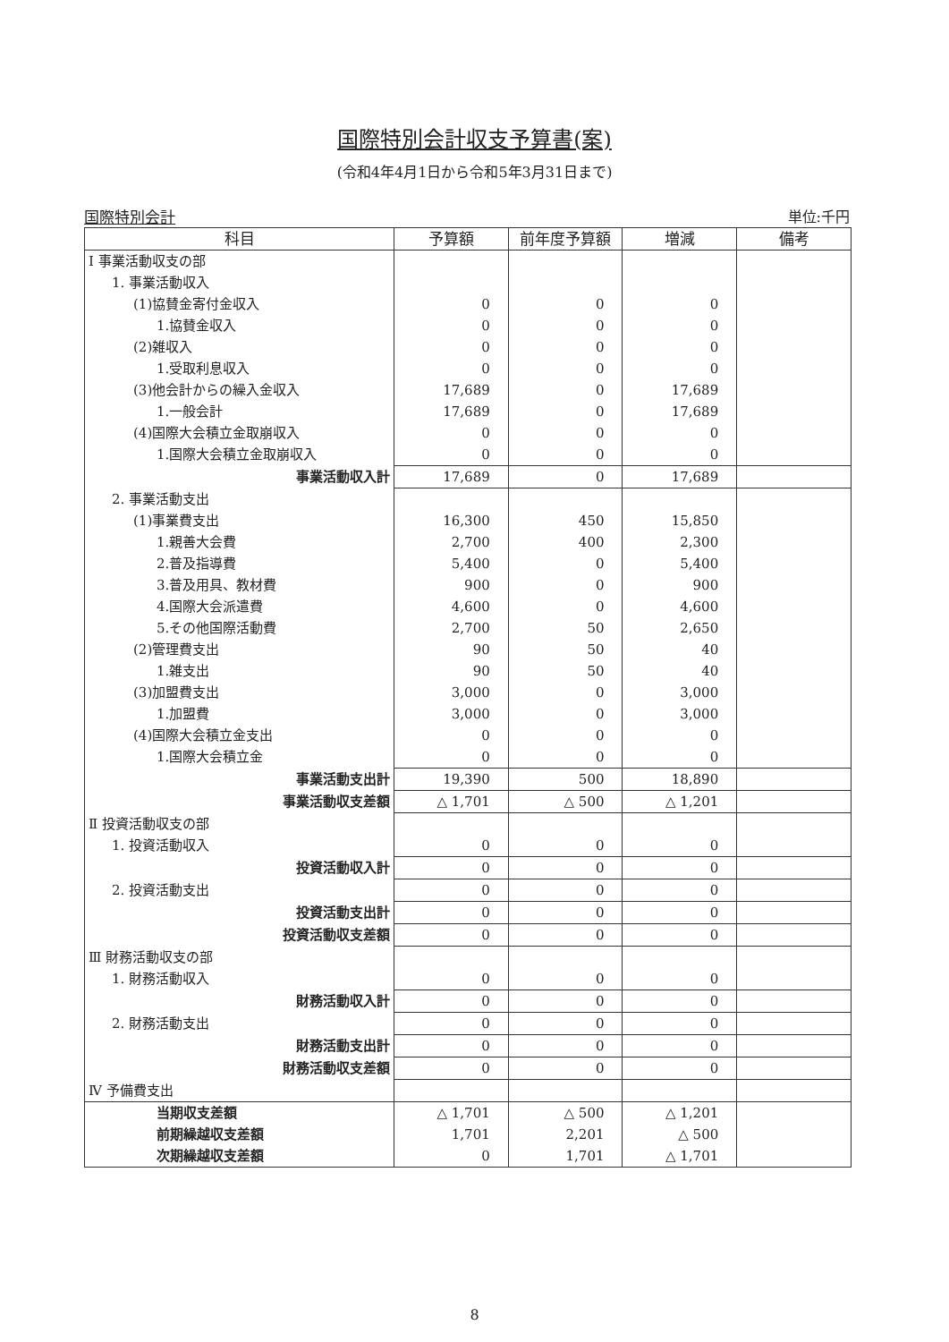国際特別会計収支予算書(案)
(令和4年4月1日から令和5年3月31日まで)
国際特別会計 単位:千円
| 科目 | 予算額 | 前年度予算額 | 増減 | 備考 |
| --- | --- | --- | --- | --- |
| Ⅰ 事業活動収支の部 | | | | |
| 1. 事業活動収入 | | | | |
| (1)協賛金寄付金収入 | 0 | 0 | 0 | |
| 1.協賛金収入 | 0 | 0 | 0 | |
| (2)雑収入 | 0 | 0 | 0 | |
| 1.受取利息収入 | 0 | 0 | 0 | |
| (3)他会計からの繰入金収入 | 17,689 | 0 | 17,689 | |
| 1.一般会計 | 17,689 | 0 | 17,689 | |
| (4)国際大会積立金取崩収入 | 0 | 0 | 0 | |
| 1.国際大会積立金取崩収入 | 0 | 0 | 0 | |
| 事業活動収入計 | 17,689 | 0 | 17,689 | |
| 2. 事業活動支出 | | | | |
| (1)事業費支出 | 16,300 | 450 | 15,850 | |
| 1.親善大会費 | 2,700 | 400 | 2,300 | |
| 2.普及指導費 | 5,400 | 0 | 5,400 | |
| 3.普及用具、教材費 | 900 | 0 | 900 | |
| 4.国際大会派遣費 | 4,600 | 0 | 4,600 | |
| 5.その他国際活動費 | 2,700 | 50 | 2,650 | |
| (2)管理費支出 | 90 | 50 | 40 | |
| 1.雑支出 | 90 | 50 | 40 | |
| (3)加盟費支出 | 3,000 | 0 | 3,000 | |
| 1.加盟費 | 3,000 | 0 | 3,000 | |
| (4)国際大会積立金支出 | 0 | 0 | 0 | |
| 1.国際大会積立金 | 0 | 0 | 0 | |
| 事業活動支出計 | 19,390 | 500 | 18,890 | |
| 事業活動収支差額 | △ 1,701 | △ 500 | △ 1,201 | |
| Ⅱ 投資活動収支の部 | | | | |
| 1. 投資活動収入 | 0 | 0 | 0 | |
| 投資活動収入計 | 0 | 0 | 0 | |
| 2. 投資活動支出 | 0 | 0 | 0 | |
| 投資活動支出計 | 0 | 0 | 0 | |
| 投資活動収支差額 | 0 | 0 | 0 | |
| Ⅲ 財務活動収支の部 | | | | |
| 1. 財務活動収入 | 0 | 0 | 0 | |
| 財務活動収入計 | 0 | 0 | 0 | |
| 2. 財務活動支出 | 0 | 0 | 0 | |
| 財務活動支出計 | 0 | 0 | 0 | |
| 財務活動収支差額 | 0 | 0 | 0 | |
| Ⅳ 予備費支出 | | | | |
| 当期収支差額 | △ 1,701 | △ 500 | △ 1,201 | |
| 前期繰越収支差額 | 1,701 | 2,201 | △ 500 | |
| 次期繰越収支差額 | 0 | 1,701 | △ 1,701 | |
8